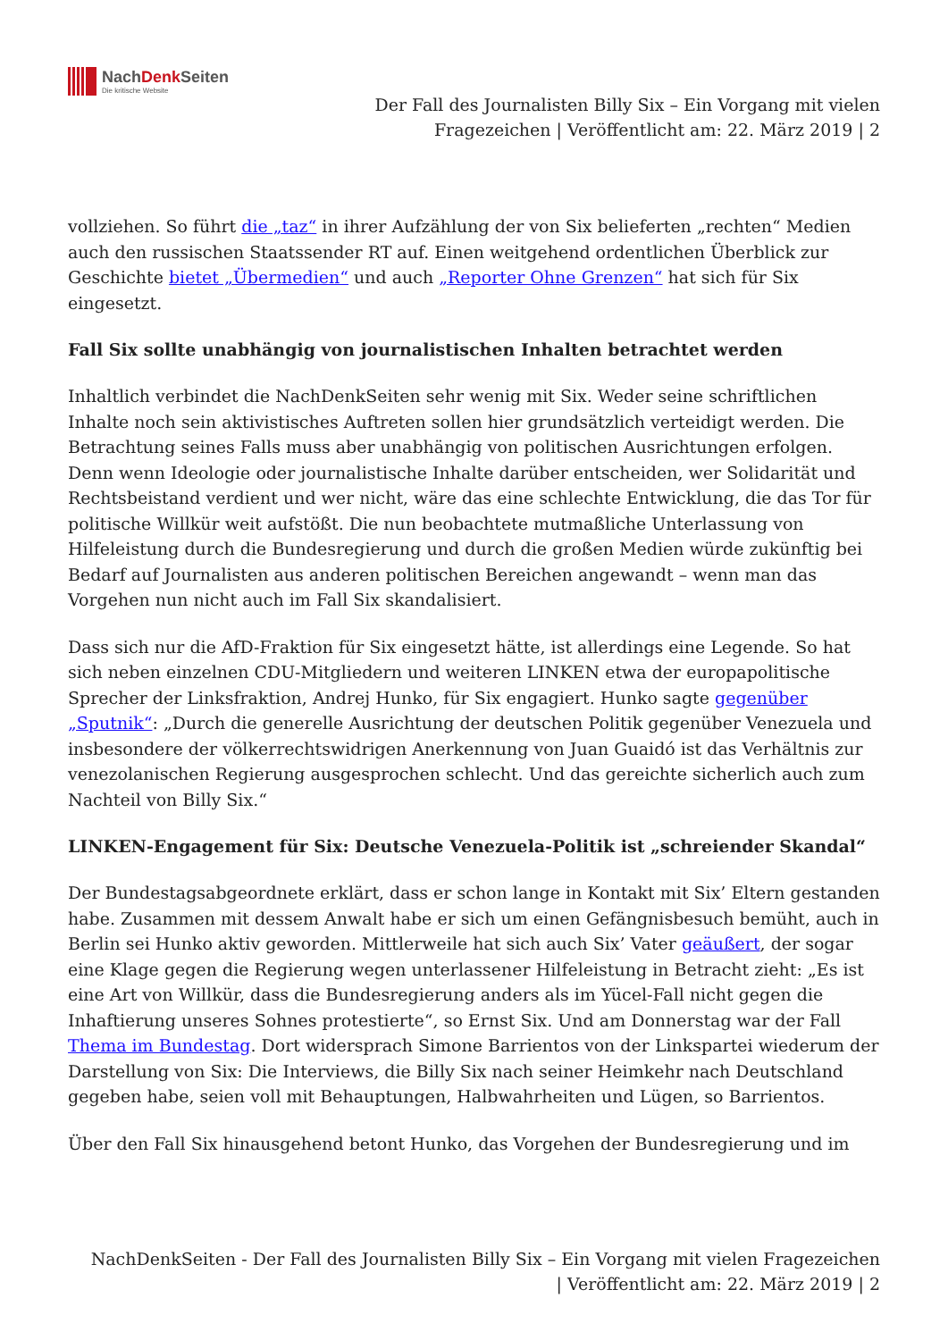NachDenk Seiten
Die kritische Website
Der Fall des Journalisten Billy Six – Ein Vorgang mit vielen
Fragezeichen | Veröffentlicht am: 22. März 2019 | 2
vollziehen. So führt die „taz“ in ihrer Aufzählung der von Six belieferten „rechten“ Medien auch den russischen Staatssender RT auf. Einen weitgehend ordentlichen Überblick zur Geschichte bietet „Übermedien“ und auch „Reporter Ohne Grenzen“ hat sich für Six eingesetzt.
Fall Six sollte unabhängig von journalistischen Inhalten betrachtet werden
Inhaltlich verbindet die NachDenkSeiten sehr wenig mit Six. Weder seine schriftlichen Inhalte noch sein aktivistisches Auftreten sollen hier grundsätzlich verteidigt werden. Die Betrachtung seines Falls muss aber unabhängig von politischen Ausrichtungen erfolgen. Denn wenn Ideologie oder journalistische Inhalte darüber entscheiden, wer Solidarität und Rechtsbeistand verdient und wer nicht, wäre das eine schlechte Entwicklung, die das Tor für politische Willkür weit aufstößt. Die nun beobachtete mutmaßliche Unterlassung von Hilfeleistung durch die Bundesregierung und durch die großen Medien würde zukünftig bei Bedarf auf Journalisten aus anderen politischen Bereichen angewandt – wenn man das Vorgehen nun nicht auch im Fall Six skandalisiert.
Dass sich nur die AfD-Fraktion für Six eingesetzt hätte, ist allerdings eine Legende. So hat sich neben einzelnen CDU-Mitgliedern und weiteren LINKEN etwa der europapolitische Sprecher der Linksfraktion, Andrej Hunko, für Six engagiert. Hunko sagte gegenüber „Sputnik“: „Durch die generelle Ausrichtung der deutschen Politik gegenüber Venezuela und insbesondere der völkerrechtswidrigen Anerkennung von Juan Guaidó ist das Verhältnis zur venezolanischen Regierung ausgesprochen schlecht. Und das gereichte sicherlich auch zum Nachteil von Billy Six.“
LINKEN-Engagement für Six: Deutsche Venezuela-Politik ist „schreiender Skandal“
Der Bundestagsabgeordnete erklärt, dass er schon lange in Kontakt mit Six’ Eltern gestanden habe. Zusammen mit dessem Anwalt habe er sich um einen Gefängnisbesuch bemüht, auch in Berlin sei Hunko aktiv geworden. Mittlerweile hat sich auch Six’ Vater geäußert, der sogar eine Klage gegen die Regierung wegen unterlassener Hilfeleistung in Betracht zieht: „Es ist eine Art von Willkür, dass die Bundesregierung anders als im Yücel-Fall nicht gegen die Inhaftierung unseres Sohnes protestierte“, so Ernst Six. Und am Donnerstag war der Fall Thema im Bundestag. Dort widersprach Simone Barrientos von der Linkspartei wiederum der Darstellung von Six: Die Interviews, die Billy Six nach seiner Heimkehr nach Deutschland gegeben habe, seien voll mit Behauptungen, Halbwahrheiten und Lügen, so Barrientos.
Über den Fall Six hinausgehend betont Hunko, das Vorgehen der Bundesregierung und im
NachDenkSeiten - Der Fall des Journalisten Billy Six – Ein Vorgang mit vielen Fragezeichen
| Veröffentlicht am: 22. März 2019 | 2